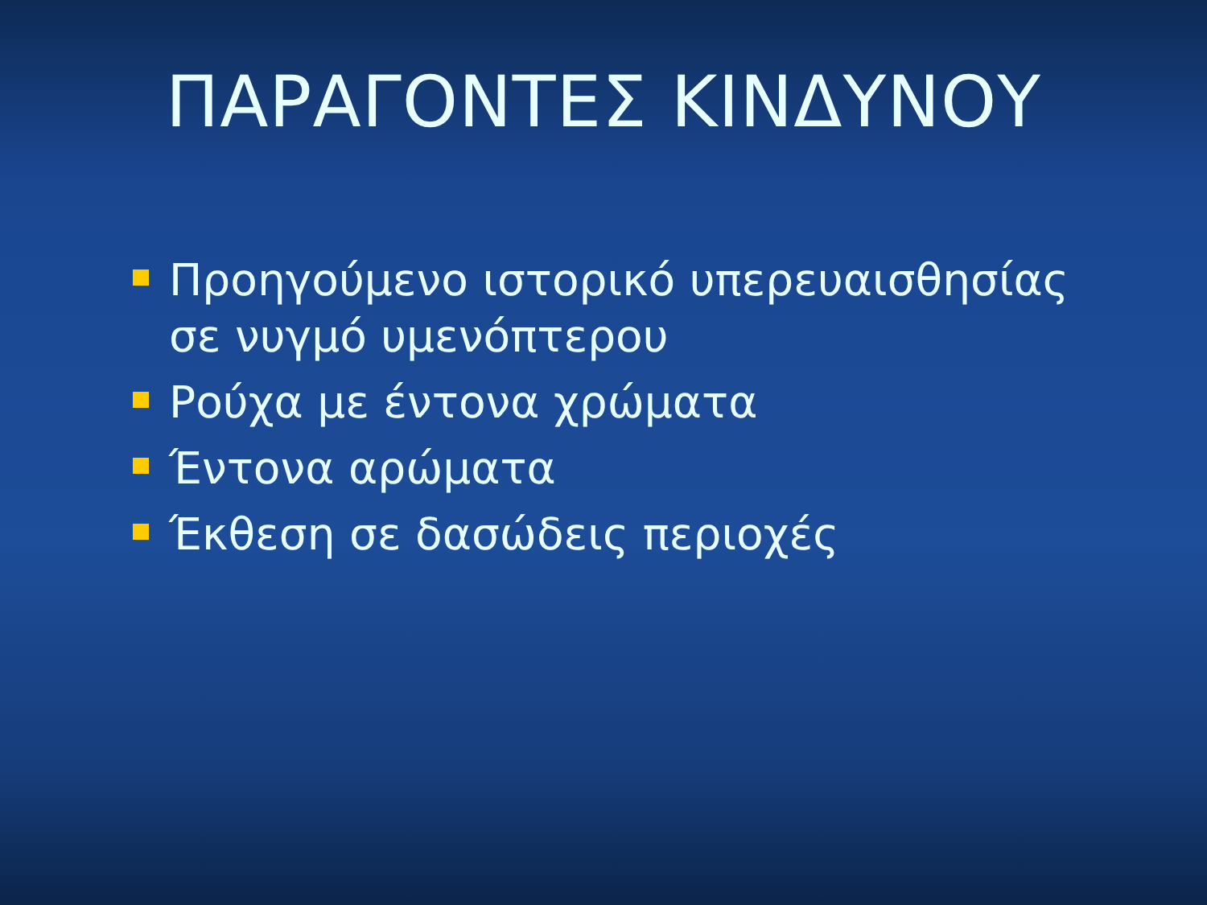ΠΑΡΑΓΟΝΤΕΣ ΚΙΝΔΥΝΟΥ
Προηγούμενο ιστορικό υπερευαισθησίας σε νυγμό υμενόπτερου
Ρούχα με έντονα χρώματα
Έντονα αρώματα
Έκθεση σε δασώδεις περιοχές